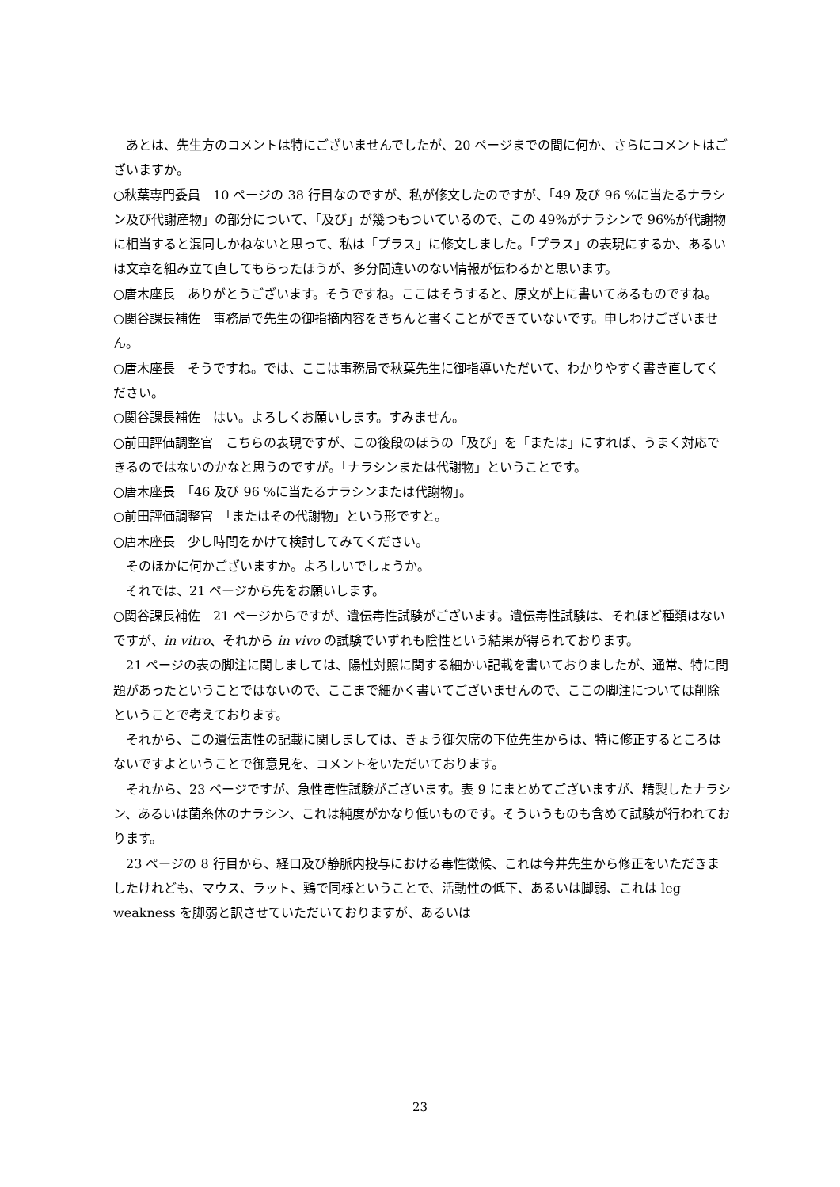あとは、先生方のコメントは特にございませんでしたが、20 ページまでの間に何か、さらにコメントはございますか。
○秋葉専門委員　10 ページの 38 行目なのですが、私が修文したのですが、「49 及び 96 %に当たるナラシン及び代謝産物」の部分について、「及び」が幾つもついているので、この 49%がナラシンで 96%が代謝物に相当すると混同しかねないと思って、私は「プラス」に修文しました。「プラス」の表現にするか、あるいは文章を組み立て直してもらったほうが、多分間違いのない情報が伝わるかと思います。
○唐木座長　ありがとうございます。そうですね。ここはそうすると、原文が上に書いてあるものですね。
○関谷課長補佐　事務局で先生の御指摘内容をきちんと書くことができていないです。申しわけございません。
○唐木座長　そうですね。では、ここは事務局で秋葉先生に御指導いただいて、わかりやすく書き直してください。
○関谷課長補佐　はい。よろしくお願いします。すみません。
○前田評価調整官　こちらの表現ですが、この後段のほうの「及び」を「または」にすれば、うまく対応できるのではないのかなと思うのですが。「ナラシンまたは代謝物」ということです。
○唐木座長　「46 及び 96 %に当たるナラシンまたは代謝物」。
○前田評価調整官　「またはその代謝物」という形ですと。
○唐木座長　少し時間をかけて検討してみてください。
そのほかに何かございますか。よろしいでしょうか。
それでは、21 ページから先をお願いします。
○関谷課長補佐　21 ページからですが、遺伝毒性試験がございます。遺伝毒性試験は、それほど種類はないですが、in vitro、それから in vivo の試験でいずれも陰性という結果が得られております。
21 ページの表の脚注に関しましては、陽性対照に関する細かい記載を書いておりましたが、通常、特に問題があったということではないので、ここまで細かく書いてございませんので、ここの脚注については削除ということで考えております。
それから、この遺伝毒性の記載に関しましては、きょう御欠席の下位先生からは、特に修正するところはないですよということで御意見を、コメントをいただいております。
それから、23 ページですが、急性毒性試験がございます。表 9 にまとめてございますが、精製したナラシン、あるいは菌糸体のナラシン、これは純度がかなり低いものです。そういうものも含めて試験が行われております。
23 ページの 8 行目から、経口及び静脈内投与における毒性徴候、これは今井先生から修正をいただきましたけれども、マウス、ラット、鶏で同様ということで、活動性の低下、あるいは脚弱、これは leg weakness を脚弱と訳させていただいておりますが、あるいは
23